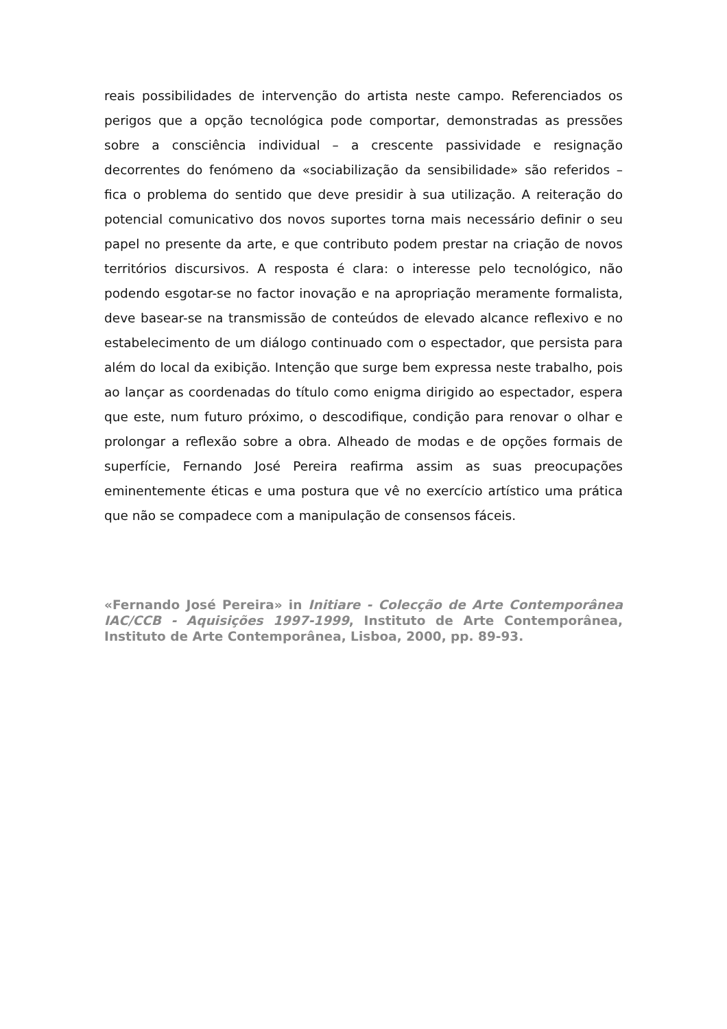reais possibilidades de intervenção do artista neste campo. Referenciados os perigos que a opção tecnológica pode comportar, demonstradas as pressões sobre a consciência individual – a crescente passividade e resignação decorrentes do fenómeno da «sociabilização da sensibilidade» são referidos – fica o problema do sentido que deve presidir à sua utilização. A reiteração do potencial comunicativo dos novos suportes torna mais necessário definir o seu papel no presente da arte, e que contributo podem prestar na criação de novos territórios discursivos. A resposta é clara: o interesse pelo tecnológico, não podendo esgotar-se no factor inovação e na apropriação meramente formalista, deve basear-se na transmissão de conteúdos de elevado alcance reflexivo e no estabelecimento de um diálogo continuado com o espectador, que persista para além do local da exibição. Intenção que surge bem expressa neste trabalho, pois ao lançar as coordenadas do título como enigma dirigido ao espectador, espera que este, num futuro próximo, o descodifique, condição para renovar o olhar e prolongar a reflexão sobre a obra. Alheado de modas e de opções formais de superfície, Fernando José Pereira reafirma assim as suas preocupações eminentemente éticas e uma postura que vê no exercício artístico uma prática que não se compadece com a manipulação de consensos fáceis.
«Fernando José Pereira» in Initiare - Colecção de Arte Contemporânea IAC/CCB - Aquisições 1997-1999, Instituto de Arte Contemporânea, Instituto de Arte Contemporânea, Lisboa, 2000, pp. 89-93.